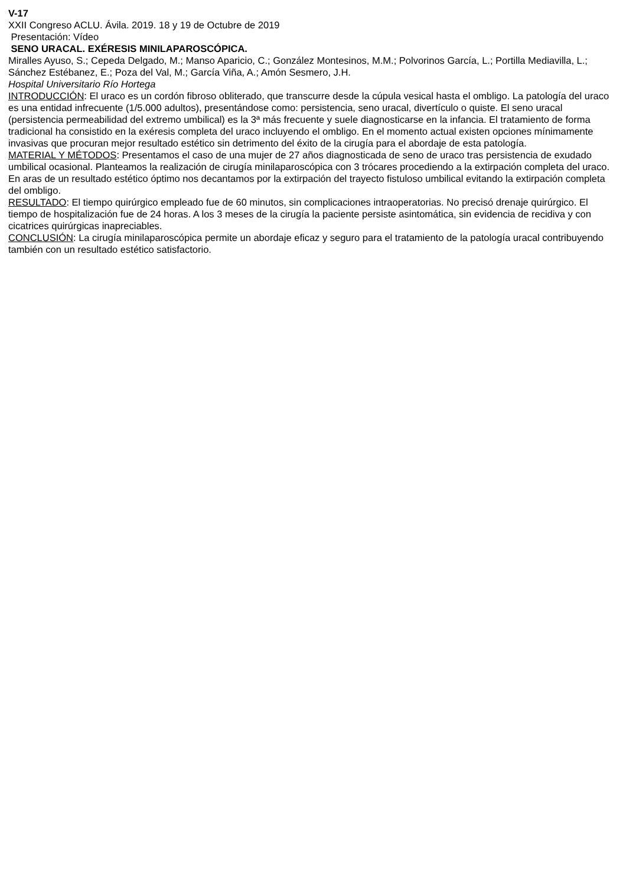V-17
XXII Congreso ACLU. Ávila. 2019. 18 y 19 de Octubre de 2019
Presentación: Vídeo
SENO URACAL. EXÉRESIS MINILAPAROSCÓPICA.
Miralles Ayuso, S.; Cepeda Delgado, M.; Manso Aparicio, C.; González Montesinos, M.M.; Polvorinos García, L.; Portilla Mediavilla, L.; Sánchez Estébanez, E.; Poza del Val, M.; García Viña, A.; Amón Sesmero, J.H.
Hospital Universitario Río Hortega
INTRODUCCIÓN: El uraco es un cordón fibroso obliterado, que transcurre desde la cúpula vesical hasta el ombligo. La patología del uraco es una entidad infrecuente (1/5.000 adultos), presentándose como: persistencia, seno uracal, divertículo o quiste. El seno uracal (persistencia permeabilidad del extremo umbilical) es la 3ª más frecuente y suele diagnosticarse en la infancia. El tratamiento de forma tradicional ha consistido en la exéresis completa del uraco incluyendo el ombligo. En el momento actual existen opciones mínimamente invasivas que procuran mejor resultado estético sin detrimento del éxito de la cirugía para el abordaje de esta patología.
MATERIAL Y MÉTODOS: Presentamos el caso de una mujer de 27 años diagnosticada de seno de uraco tras persistencia de exudado umbilical ocasional. Planteamos la realización de cirugía minilaparoscópica con 3 trócares procediendo a la extirpación completa del uraco. En aras de un resultado estético óptimo nos decantamos por la extirpación del trayecto fistuloso umbilical evitando la extirpación completa del ombligo.
RESULTADO: El tiempo quirúrgico empleado fue de 60 minutos, sin complicaciones intraoperatorias. No precisó drenaje quirúrgico. El tiempo de hospitalización fue de 24 horas. A los 3 meses de la cirugía la paciente persiste asintomática, sin evidencia de recidiva y con cicatrices quirúrgicas inapreciables.
CONCLUSIÓN: La cirugía minilaparoscópica permite un abordaje eficaz y seguro para el tratamiento de la patología uracal contribuyendo también con un resultado estético satisfactorio.